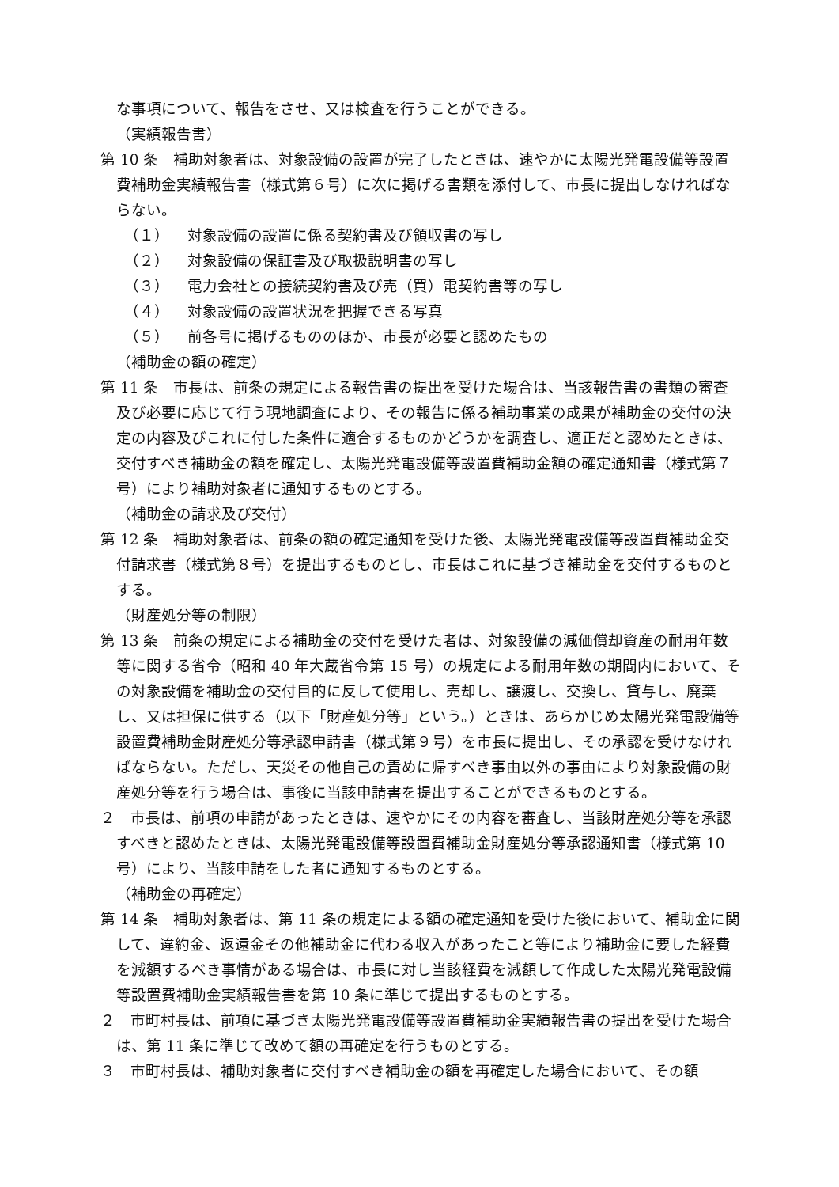な事項について、報告をさせ、又は検査を行うことができる。
（実績報告書）
第 10 条　補助対象者は、対象設備の設置が完了したときは、速やかに太陽光発電設備等設置費補助金実績報告書（様式第６号）に次に掲げる書類を添付して、市長に提出しなければならない。
（１） 対象設備の設置に係る契約書及び領収書の写し
（２） 対象設備の保証書及び取扱説明書の写し
（３） 電力会社との接続契約書及び売（買）電契約書等の写し
（４） 対象設備の設置状況を把握できる写真
（５） 前各号に掲げるもののほか、市長が必要と認めたもの
（補助金の額の確定）
第 11 条　市長は、前条の規定による報告書の提出を受けた場合は、当該報告書の書類の審査及び必要に応じて行う現地調査により、その報告に係る補助事業の成果が補助金の交付の決定の内容及びこれに付した条件に適合するものかどうかを調査し、適正だと認めたときは、交付すべき補助金の額を確定し、太陽光発電設備等設置費補助金額の確定通知書（様式第７号）により補助対象者に通知するものとする。
（補助金の請求及び交付）
第 12 条　補助対象者は、前条の額の確定通知を受けた後、太陽光発電設備等設置費補助金交付請求書（様式第８号）を提出するものとし、市長はこれに基づき補助金を交付するものとする。
（財産処分等の制限）
第 13 条　前条の規定による補助金の交付を受けた者は、対象設備の減価償却資産の耐用年数等に関する省令（昭和 40 年大蔵省令第 15 号）の規定による耐用年数の期間内において、その対象設備を補助金の交付目的に反して使用し、売却し、譲渡し、交換し、貸与し、廃棄し、又は担保に供する（以下「財産処分等」という。）ときは、あらかじめ太陽光発電設備等設置費補助金財産処分等承認申請書（様式第９号）を市長に提出し、その承認を受けなければならない。ただし、天災その他自己の責めに帰すべき事由以外の事由により対象設備の財産処分等を行う場合は、事後に当該申請書を提出することができるものとする。
２　市長は、前項の申請があったときは、速やかにその内容を審査し、当該財産処分等を承認すべきと認めたときは、太陽光発電設備等設置費補助金財産処分等承認通知書（様式第 10 号）により、当該申請をした者に通知するものとする。
（補助金の再確定）
第 14 条　補助対象者は、第 11 条の規定による額の確定通知を受けた後において、補助金に関して、違約金、返還金その他補助金に代わる収入があったこと等により補助金に要した経費を減額するべき事情がある場合は、市長に対し当該経費を減額して作成した太陽光発電設備等設置費補助金実績報告書を第 10 条に準じて提出するものとする。
２　市町村長は、前項に基づき太陽光発電設備等設置費補助金実績報告書の提出を受けた場合は、第 11 条に準じて改めて額の再確定を行うものとする。
３　市町村長は、補助対象者に交付すべき補助金の額を再確定した場合において、その額